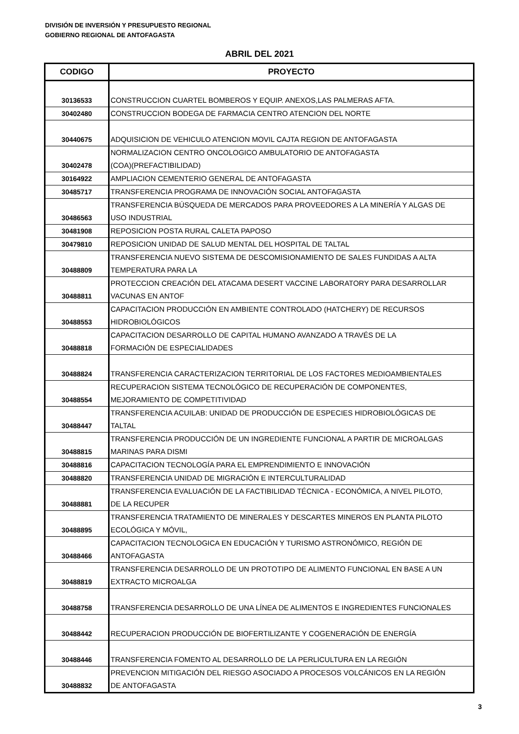DIVISIÓN DE INVERSIÓN Y PRESUPUESTO REGIONAL
GOBIERNO REGIONAL DE ANTOFAGASTA
ABRIL DEL 2021
| CODIGO | PROYECTO |
| --- | --- |
| 30136533 | CONSTRUCCION CUARTEL BOMBEROS Y EQUIP. ANEXOS,LAS PALMERAS AFTA. |
| 30402480 | CONSTRUCCION BODEGA DE FARMACIA CENTRO ATENCION DEL NORTE |
| 30440675 | ADQUISICION DE VEHICULO ATENCION MOVIL CAJTA REGION DE ANTOFAGASTA |
| 30402478 | NORMALIZACION CENTRO ONCOLOGICO AMBULATORIO DE ANTOFAGASTA (COA)(PREFACTIBILIDAD) |
| 30164922 | AMPLIACION CEMENTERIO GENERAL DE ANTOFAGASTA |
| 30485717 | TRANSFERENCIA PROGRAMA DE INNOVACIÓN SOCIAL ANTOFAGASTA |
| 30486563 | TRANSFERENCIA BÚSQUEDA DE MERCADOS PARA PROVEEDORES A LA MINERÍA Y ALGAS DE USO INDUSTRIAL |
| 30481908 | REPOSICION POSTA RURAL CALETA PAPOSO |
| 30479810 | REPOSICION UNIDAD DE SALUD MENTAL DEL HOSPITAL DE TALTAL |
| 30488809 | TRANSFERENCIA NUEVO SISTEMA DE DESCOMISIONAMIENTO DE SALES FUNDIDAS A ALTA TEMPERATURA PARA LA |
| 30488811 | PROTECCION CREACIÓN DEL ATACAMA DESERT VACCINE LABORATORY PARA DESARROLLAR VACUNAS EN ANTOF |
| 30488553 | CAPACITACION PRODUCCIÓN EN AMBIENTE CONTROLADO (HATCHERY) DE RECURSOS HIDROBIOLÓGICOS |
| 30488818 | CAPACITACION DESARROLLO DE CAPITAL HUMANO AVANZADO A TRAVÉS DE LA FORMACIÓN DE ESPECIALIDADES |
| 30488824 | TRANSFERENCIA CARACTERIZACION TERRITORIAL DE LOS FACTORES MEDIOAMBIENTALES |
| 30488554 | RECUPERACION SISTEMA TECNOLÓGICO DE RECUPERACIÓN DE COMPONENTES, MEJORAMIENTO DE COMPETITIVIDAD |
| 30488447 | TRANSFERENCIA ACUILAB: UNIDAD DE PRODUCCIÓN DE ESPECIES HIDROBIOLÓGICAS DE TALTAL |
| 30488815 | TRANSFERENCIA PRODUCCIÓN DE UN INGREDIENTE FUNCIONAL A PARTIR DE MICROALGAS MARINAS PARA DISMI |
| 30488816 | CAPACITACION TECNOLOGÍA PARA EL EMPRENDIMIENTO E INNOVACIÓN |
| 30488820 | TRANSFERENCIA UNIDAD DE MIGRACIÓN E INTERCULTURALIDAD |
| 30488881 | TRANSFERENCIA EVALUACIÓN DE LA FACTIBILIDAD TÉCNICA - ECONÓMICA, A NIVEL PILOTO, DE LA RECUPER |
| 30488895 | TRANSFERENCIA TRATAMIENTO DE MINERALES Y DESCARTES MINEROS EN PLANTA PILOTO ECOLÓGICA Y MÓVIL, |
| 30488466 | CAPACITACION TECNOLOGICA EN EDUCACIÓN Y TURISMO ASTRONÓMICO, REGIÓN DE ANTOFAGASTA |
| 30488819 | TRANSFERENCIA DESARROLLO DE UN PROTOTIPO DE ALIMENTO FUNCIONAL EN BASE A UN EXTRACTO MICROALGA |
| 30488758 | TRANSFERENCIA DESARROLLO DE UNA LÍNEA DE ALIMENTOS E INGREDIENTES FUNCIONALES |
| 30488442 | RECUPERACION PRODUCCIÓN DE BIOFERTILIZANTE Y COGENERACIÓN DE ENERGÍA |
| 30488446 | TRANSFERENCIA FOMENTO AL DESARROLLO DE LA PERLICULTURA EN LA REGIÓN |
| 30488832 | PREVENCION MITIGACIÓN DEL RIESGO ASOCIADO A PROCESOS VOLCÁNICOS EN LA REGIÓN DE ANTOFAGASTA |
3